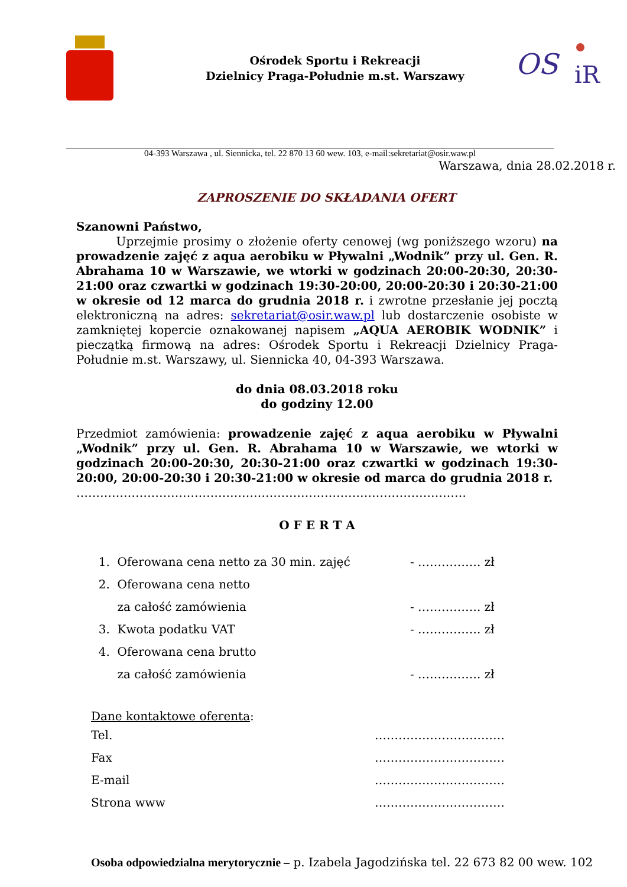Ośrodek Sportu i Rekreacji
Dzielnicy Praga-Południe m.st. Warszawy
OS
iR
04-393 Warszawa , ul. Siennicka, tel. 22 870 13 60 wew. 103, e-mail:sekretariat@osir.waw.pl
Warszawa, dnia 28.02.2018 r.
ZAPROSZENIE DO SKŁADANIA OFERT
Szanowni Państwo,
Uprzejmie prosimy o złożenie oferty cenowej (wg poniższego wzoru) na prowadzenie zajęć z aqua aerobiku w Pływalni „Wodnik” przy ul. Gen. R. Abrahama 10 w Warszawie, we wtorki w godzinach 20:00-20:30, 20:30-21:00 oraz czwartki w godzinach 19:30-20:00, 20:00-20:30 i 20:30-21:00 w okresie od 12 marca do grudnia 2018 r. i zwrotne przesłanie jej pocztą elektroniczną na adres: sekretariat@osir.waw.pl lub dostarczenie osobiste w zamkniętej kopercie oznakowanej napisem „AQUA AEROBIK WODNIK” i pieczątką firmową na adres: Ośrodek Sportu i Rekreacji Dzielnicy Praga-Południe m.st. Warszawy, ul. Siennicka 40, 04-393 Warszawa.
do dnia 08.03.2018 roku
do godziny 12.00
Przedmiot zamówienia: prowadzenie zajęć z aqua aerobiku w Pływalni „Wodnik” przy ul. Gen. R. Abrahama 10 w Warszawie, we wtorki w godzinach 20:00-20:30, 20:30-21:00 oraz czwartki w godzinach 19:30-20:00, 20:00-20:30 i 20:30-21:00 w okresie od marca do grudnia 2018 r.
………………………………………………………………………………………
O F E R T A
| 1. Oferowana cena netto za 30 min. zajęć | - ……………. zł |
| 2. Oferowana cena netto | |
| za całość zamówienia | - ……………. zł |
| 3. Kwota podatku VAT | - ……………. zł |
| 4. Oferowana cena brutto | |
| za całość zamówienia | - ……………. zł |
Dane kontaktowe oferenta:
| Tel. | …………………………… |
| Fax | …………………………… |
| E-mail | …………………………… |
| Strona www | …………………………… |
Osoba odpowiedzialna merytorycznie – p. Izabela Jagodzińska tel. 22 673 82 00 wew. 102